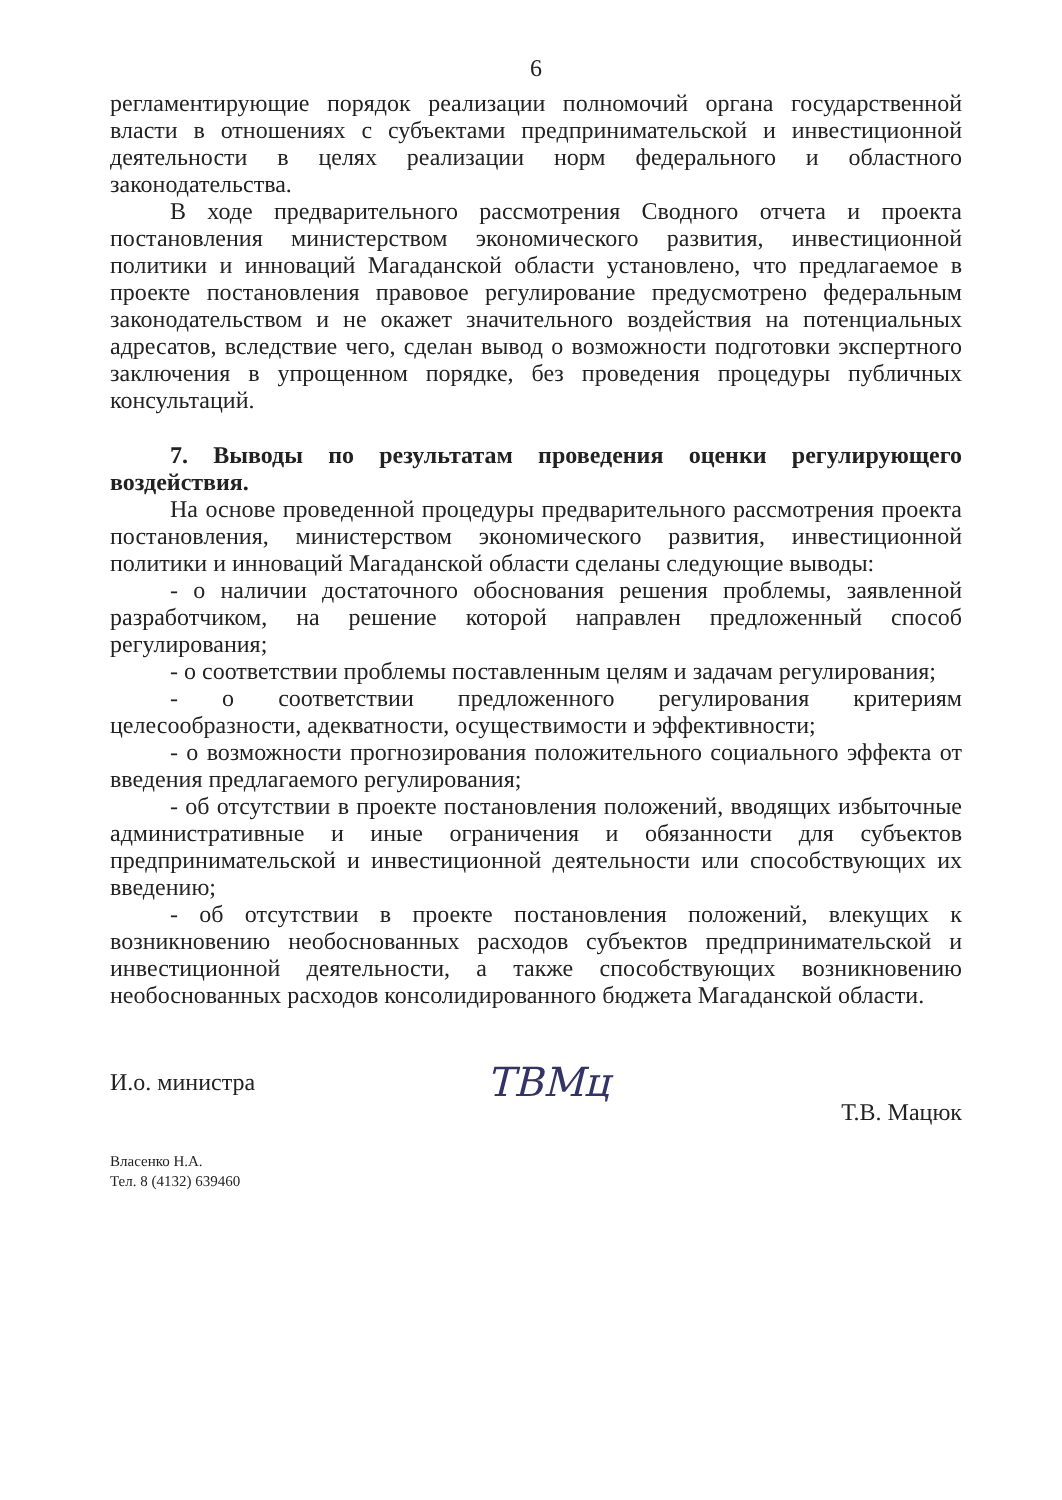6
регламентирующие порядок реализации полномочий органа государственной власти в отношениях с субъектами предпринимательской и инвестиционной деятельности в целях реализации норм федерального и областного законодательства.
В ходе предварительного рассмотрения Сводного отчета и проекта постановления министерством экономического развития, инвестиционной политики и инноваций Магаданской области установлено, что предлагаемое в проекте постановления правовое регулирование предусмотрено федеральным законодательством и не окажет значительного воздействия на потенциальных адресатов, вследствие чего, сделан вывод о возможности подготовки экспертного заключения в упрощенном порядке, без проведения процедуры публичных консультаций.
7. Выводы по результатам проведения оценки регулирующего воздействия.
На основе проведенной процедуры предварительного рассмотрения проекта постановления, министерством экономического развития, инвестиционной политики и инноваций Магаданской области сделаны следующие выводы:
- о наличии достаточного обоснования решения проблемы, заявленной разработчиком, на решение которой направлен предложенный способ регулирования;
- о соответствии проблемы поставленным целям и задачам регулирования;
- о соответствии предложенного регулирования критериям целесообразности, адекватности, осуществимости и эффективности;
- о возможности прогнозирования положительного социального эффекта от введения предлагаемого регулирования;
- об отсутствии в проекте постановления положений, вводящих избыточные административные и иные ограничения и обязанности для субъектов предпринимательской и инвестиционной деятельности или способствующих их введению;
- об отсутствии в проекте постановления положений, влекущих к возникновению необоснованных расходов субъектов предпринимательской и инвестиционной деятельности, а также способствующих возникновению необоснованных расходов консолидированного бюджета Магаданской области.
И.о. министра ТВМц Т.В. Мацюк
Власенко Н.А.
Тел. 8 (4132) 639460